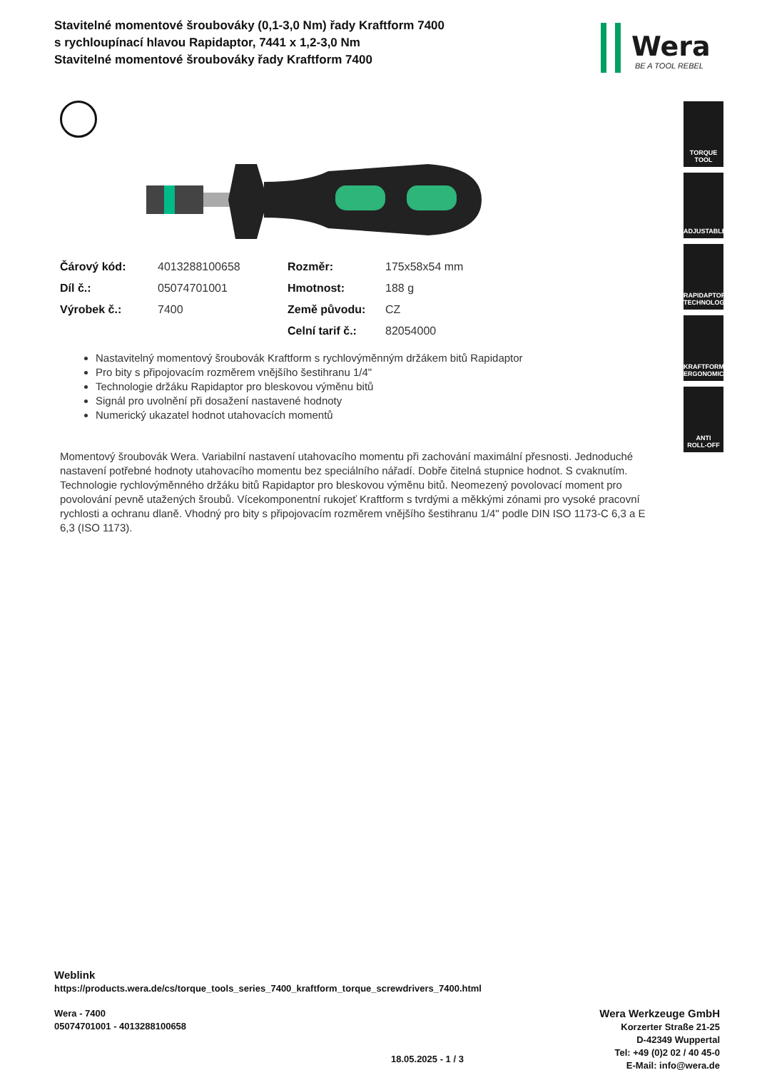Stavitelné momentové šroubováky (0,1-3,0 Nm) řady Kraftform 7400 s rychloupínací hlavou Rapidaptor, 7441 x 1,2-3,0 Nm
Stavitelné momentové šroubováky řady Kraftform 7400
Wera
BE A TOOL REBEL
| Čárový kód: | 4013288100658 | Rozměr: | 175x58x54 mm |
| Díl č.: | 05074701001 | Hmotnost: | 188 g |
| Výrobek č.: | 7400 | Země původu: | CZ |
| | | Celní tarif č.: | 82054000 |
Nastavitelný momentový šroubovák Kraftform s rychlovýměnným držákem bitů Rapidaptor
Pro bity s připojovacím rozměrem vnějšího šestihranu 1/4"
Technologie držáku Rapidaptor pro bleskovou výměnu bitů
Signál pro uvolnění při dosažení nastavené hodnoty
Numerický ukazatel hodnot utahovacích momentů
Momentový šroubovák Wera. Variabilní nastavení utahovacího momentu při zachování maximální přesnosti. Jednoduché nastavení potřebné hodnoty utahovacího momentu bez speciálního nářadí. Dobře čitelná stupnice hodnot. S cvaknutím. Technologie rychlovýměnného držáku bitů Rapidaptor pro bleskovou výměnu bitů. Neomezený povolovací moment pro povolování pevně utažených šroubů. Vícekomponentní rukojeť Kraftform s tvrdými a měkkými zónami pro vysoké pracovní rychlosti a ochranu dlaně. Vhodný pro bity s připojovacím rozměrem vnějšího šestihranu 1/4" podle DIN ISO 1173-C 6,3 a E 6,3 (ISO 1173).
TORQUE
TOOL
ADJUSTABLE
RAPIDAPTOR
TECHNOLOGY
KRAFTFORM
ERGONOMICS
ANTI
ROLL-OFF
Weblink
https://products.wera.de/cs/torque_tools_series_7400_kraftform_torque_screwdrivers_7400.html
Wera - 7400
05074701001 - 4013288100658
18.05.2025 - 1 / 3
Wera Werkzeuge GmbH
Korzerter Straße 21-25
D-42349 Wuppertal
Tel: +49 (0)2 02 / 40 45-0
E-Mail: info@wera.de